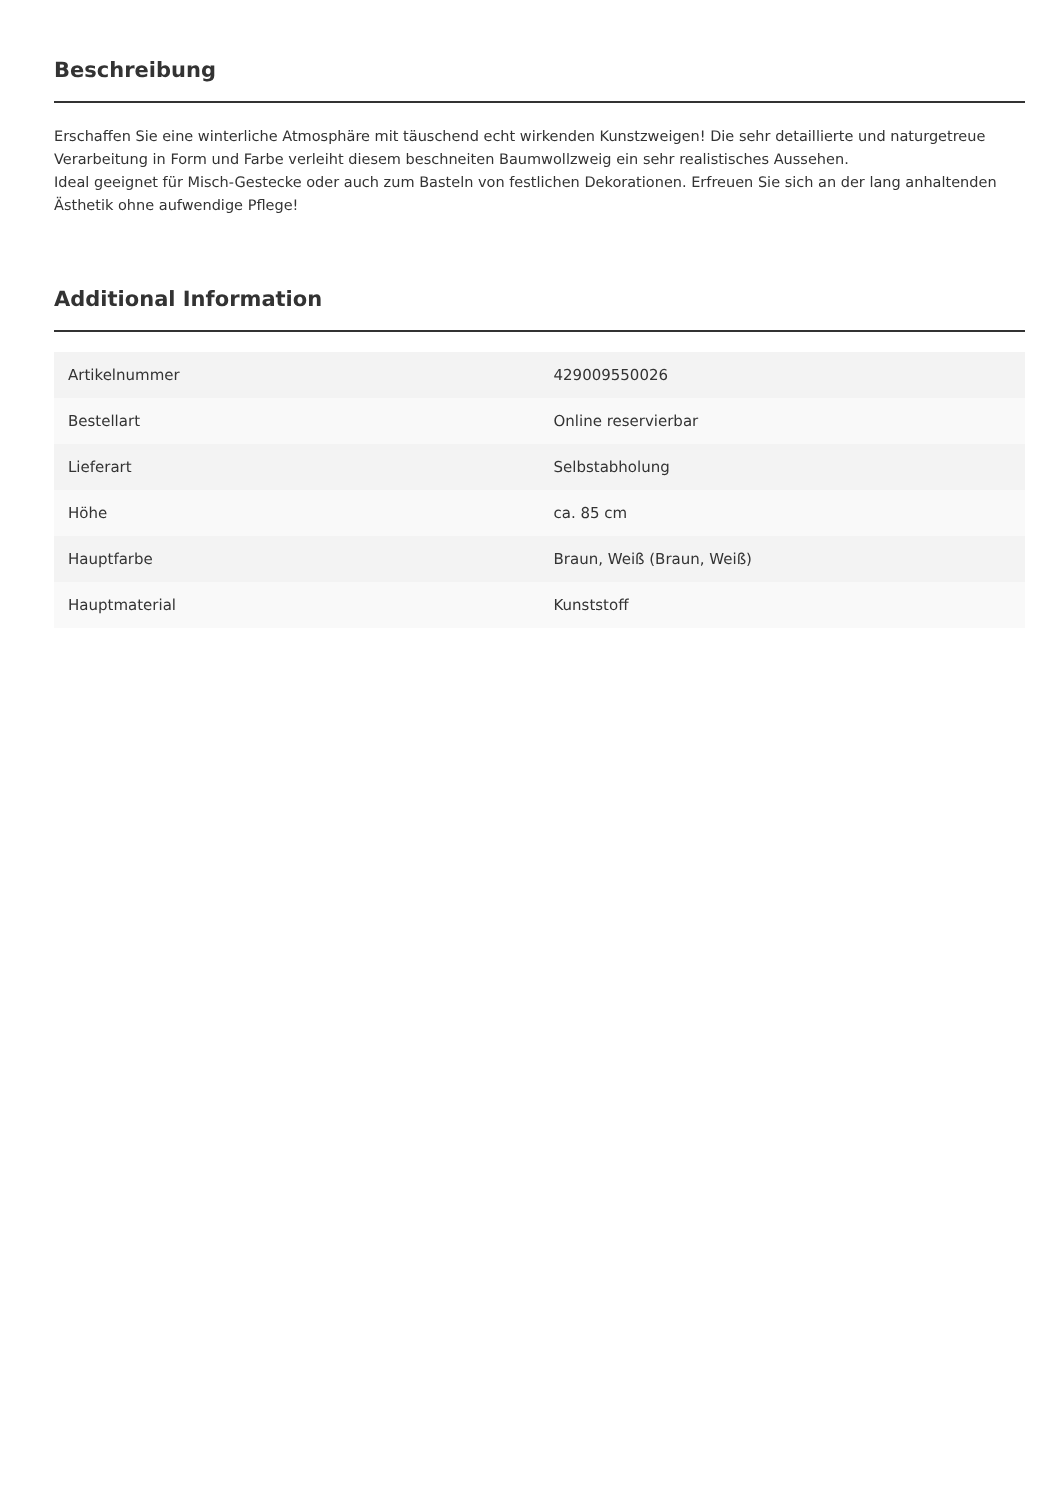Beschreibung
Erschaffen Sie eine winterliche Atmosphäre mit täuschend echt wirkenden Kunstzweigen! Die sehr detaillierte und naturgetreue Verarbeitung in Form und Farbe verleiht diesem beschneiten Baumwollzweig ein sehr realistisches Aussehen.
Ideal geeignet für Misch-Gestecke oder auch zum Basteln von festlichen Dekorationen. Erfreuen Sie sich an der lang anhaltenden Ästhetik ohne aufwendige Pflege!
Additional Information
| Artikelnummer | 429009550026 |
| Bestellart | Online reservierbar |
| Lieferart | Selbstabholung |
| Höhe | ca. 85 cm |
| Hauptfarbe | Braun, Weiß (Braun, Weiß) |
| Hauptmaterial | Kunststoff |